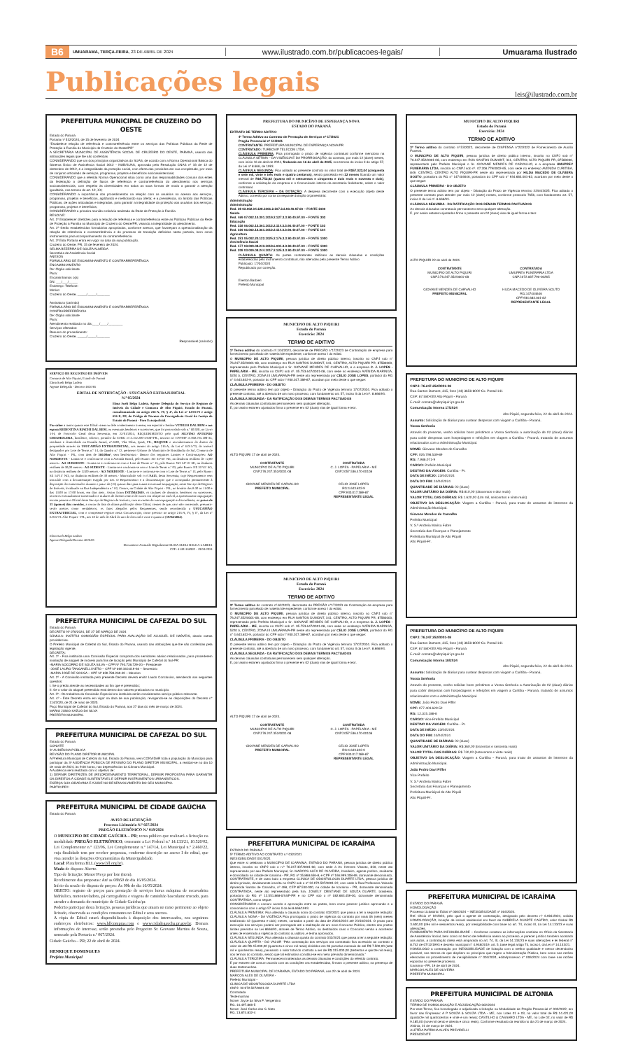B6
UMUARAMA, TERÇA-FEIRA, 23 DE ABRIL DE 2024
www.ilustrado.com.br/publicacoes-legais/
Umuarama Ilustrado
Publicações legais
leis@ilustrado.com.br
PREFEITURA MUNICIPAL DE CRUZEIRO DO OESTE
Estado do Paraná
Portaria nº 532/2024, de 15 de fevereiro de 2024
“Estabelece relação de referência e contrarreferência entre os serviços das Políticas Públicas da Rede de Proteção à Família do Município de Cruzeiro do Oeste/PR”
A SECRETÁRIA MUNICIPAL DE ASSISTÊNCIA SOCIAL DE CRUZEIRO DO OESTE, PARANÁ, usando das atribuições legais que lhe são conferidas
CONSIDERANDO que um dos princípios organizativos do SUAS, de acordo com a Norma Operacional Básica do Sistema Único de Assistência Social 2012 - NOB/SUAS, aprovada pela Resolução CNAS nº 33 de 12 de dezembro de 2012, é a integralidade da proteção social, com oferta das provisões em sua completude, por meio de conjunto articulado de serviços, programas, projetos e benefícios socioassistenciais;
CONSIDERANDO que a referida Norma Operacional situa como uma das responsabilidades comuns dos entes da federação a definição de fluxos de referência e contrarreferência do atendimento nos serviços socioassistenciais, com respeito às diversidades em todas as suas formas de modo a garantir a atenção igualitária, nos termos do art. 12, XX;
CONSIDERANDO a importância dos procedimentos na relação com os usuários no acesso aos serviços, programas, projetos e benefícios, agilizando e melhorando sua oferta; e a prevalência, no âmbito das Políticas Públicas, de ações articuladas e integradas, para garantir a integralidade da proteção aos usuários dos serviços, programas, projetos e benefícios;
CONSIDERANDO a primeira reunião ordinária realizada da Rede de Proteção à Família
RESOLVE:
Art. 1º Estabelecer diretrizes para a relação de referência e contrarreferência entre as Políticas Públicas da Rede de Proteção à Família no Município de Cruzeiro do Oeste/PR, visando a integralidade do atendimento.
Art. 2º Serão estabelecidos formulários apropriados, conforme anexos, que favoreçam a operacionalização da relação de referência e contrarreferência e do processo de transição definidos nesta portaria, bem como instrumentos para acompanhamento da contrarreferência.
Art. 3º Esta Portaria entra em vigor na data da sua publicação.
Cruzeiro do Oeste, PR, 15 de fevereiro de 2024.
SELMA BEZERRA DE SOUZA ALMEIDA
Secretária de Assistência Social
ANEXOS
FORMULÁRIO DE ENCAMINHAMENTO E CONTRARREFERÊNCIA
ENCAMINHAMENTO
De: Órgão solicitante
Para:
Encaminhamos o(a)
DN: ___/___/_____
Endereço: Telefone:
Motivo:
Cruzeiro do Oeste, _____/_____/_______
Assinatura (carimbo)
FORMULÁRIO DE ENCAMINHAMENTO E CONTRARREFERÊNCIA
CONTRARREFERÊNCIA
De: Órgão solicitante
Para:
Atendimento realizado no dia:____/____/________
Serviços ofertados:
Resumo do procedimento:
Cruzeiro do Oeste, _____/_____/_______
Responsável (carimbo)
SERVIÇO DE REGISTRO DE IMÓVEIS
Comarca de Alto Piquiri, Estado do Paraná
Elma Sueli Belga Ladeia
Agente Delegada - Decreto 4826/85
EDITAL DE NOTIFICAÇÃO - USUCAPIÃO EXTRAJUDICIAL
N.º 05/2024
Elma Sueli Belga Ladeia, Agente Delegada do Serviço de Registro de Imóveis da Cidade e Comarca de Alto Piquiri, Estado do Paraná, consubstanciado no artigo 216-A, IV, § 4º, da Lei nº 6.015/73 e artigo 656-E, III, do Código de Normas da Corregedoria Geral da Justiça do Estado do Paraná - Foro Extrajudicial.
Faz saber a tantos quanto este Edital virem ou dele conhecimento tiverem, em especial o Senhor VITELIO DAL BEM e sua esposa REDENTINA BIACHI DAL BEM, ou eventuais herdeiros e sucessores, que foi protocolado sob n.º 60.920, no Livro 1-H, de Protocolo Geral desta Serventia, em 22/01/2024, REQUERIMENTO pelo qual SILVINO ANTONIO CHIAMOLERA, brasileiro, solteiro, portador da CI/RG n°.3.152.200-5/SSP/PR., inscrito no CPF/MF nº.058.725.109-34, residente e domiciliado na Estrada Jacaré, n°.3602, Vila Nilza, Iporã, PR., REQUER o reconhecimento do direito de propriedade através da USUCAPIÃO EXTRAJUDICIAL, nos termos do artigo 216-A, da Lei nº 6.015/73, do imóvel designados por Lote de Terras n.º 14, da Quadra n.º 12, perímetro Urbano do Município de Brasilândia do Sul, Comarca de Alto Piquiri - PR., com área de 360,00m², sem benfeitorias.- Dentro dos seguintes Limites e Confrontações: AO NOROESTE - Limita-se e confronta-se com a Avenida Brasil, pelo Rumo: SO 35°45' NE, na distância retilínea de 12,00 metros.- AO SUDOESTE - Limita-se e confronta-se com o Lote de Terras n.º 15, pelo Rumo: NO 54°15' SE, na distância retilínea de 30,00 metros.- AO SUDESTE - Limita-se e confronta-se com o Lote de Terras n.º 03, pelo Rumo: NE 35°45' SO, na distância retilínea de 12,00 metros.- AO NORDESTE - Limita-se e confronta-se com o Lote de Terras n.º 13, pelo Rumo: SE 54°15' NO, na distância retilínea de 30 metros.- Matriculado sob o n°.9.615, desta Serventia, cujo Requerimento vem instruído com a documentação exigida por Lei. O Requerimento e a documentação que o acompanha permanecerão à disposição dos interessados durante o prazo de (15) quinze dias para exame e eventual impugnação, neste Serviço de Registro de Imóveis, localizado na Rua Independência n.º 82, Centro, na Cidade de Alto Piquiri - PR., no horário das 8:30 as 11:00 e das 13:00 as 17:00 horas, em dias úteis. Assim ficam INTIMADOS, os titulares de domínio, herdeiros ou sucessores, terceiros eventualmente interessados e titulares de direitos reais e de outros em relação ao imóvel, a apresentarem impugnação escrita perante o Oficial deste Serviço de Registro de Imóveis, com as razões de sua impugnação e discordância, no prazo de 15 (quinze) dias corridos, a contar da data da última publicação deste Edital, cientes de que, caso não contestado, presumir-se-ão aceitos como verdadeiros, os fatos alegados pelos Requerentes, sendo reconhecida a USUCAPIÃO EXTRAJUDICIAL, com o competente registro nesta Circunscrição, como previsto no artigo 216-A, IV, § 6º, da Lei nº 6.015/73. Alto Piquiri - PR., aos 18 do mês de Abril do ano de dois mil e vinte e quatorze (19/04/2024).
Elma Sueli Belga Ladeia
Agente Delegada/Decreto 4826/85
Documento Assinado Digitalmente ELMA SUELI BELGA LADEIA
CPF: 41401166920 - 19/04/2024
PREFEITURA MUNICIPAL DE CAFEZAL DO SUL
Estado do Paraná
DECRETO Nº 076/2024, DE 27 DE MARÇO DE 2024
SÚMULA: INSTITUI COMISSÃO ESPECIAL PARA AVALIAÇÃO DE ALUGUEL DE IMÓVEIS, dando outras providências.
O Prefeito Municipal de Cafezal do Sul, Estado do Paraná, usando das atribuições que lhe são conferidas pela legislação vigente,
DECRETA:
Art. 1º - Fica instituída uma Comissão Especial composta dos servidores abaixo relacionados, para procederem avaliação de aluguel de imóveis para fins de locação pelo Município de Cafezal do Sul-PR:
-MARIA SOCORRO DE SOUZA SILVA – CPF Nº 793.728.729-20 – Presidente
-JOSÉ LAURO TANGANELLI NETO – CPF Nº 069.340.019-66 – Secretário
-MARIA JOSÉ DE SOUSA – CPF Nº 639.783.269-49 – Membro
Art. 2º - A Comissão instituída pelo presente Decreto deverá emitir Laudo Conclusivo, atendendo aos seguintes quesitos:
I. Se o prédio atende as necessidades ao fim que é pretendido;
II. Se o valor do aluguel pretendido está dentro dos valores praticados no município.
Art. 3º - Os trabalhos da Comissão Especial ora instituída serão considerados serviço público relevante.
Art. 4º - Este Decreto entra em vigor na data de sua publicação, revogando-se as disposições do Decreto n° 114/2020, de 21 de maio de 2020.
Paço Municipal de Cafezal do Sul, Estado do Paraná, aos 27 dias do mês de março de 2024.
MARIO JUNIO KAZUO DA SILVA
PREFEITO MUNICIPAL
PREFEITURA MUNICIPAL DE CAFEZAL DO SUL
Estado do Paraná
CONVITE
3ª AUDIÊNCIA PÚBLICA
REVISÃO DO PLANO DIRETOR MUNICIPAL
A Prefeitura Municipal de Cafezal do Sul, Estado do Paraná, vem CONVIDAR toda a população do Município para participar da 3ª AUDIÊNCIA PÚBLICA DE REVISÃO DO PLANO DIRETOR MUNICIPAL, a realizar-se no dia 10 de maio de 2024, às 9:00 horas, nas dependências da Câmara Municipal.
A Audiência será realizada com o objetivo de:
1) DEFINIR DIRETRIZES DE (RE)ORDENAMENTO TERRITORIAL, DEFINIR PROPOSTAS PARA GARANTIR OS DIREITOS À CIDADE SUSTENTÁVEL E DEFINIR INSTRUMENTOS URBANÍSTICOS.
EXERÇA SUA CIDADANIA E AJUDE NO DESENVOLVIMENTO DO SEU MUNICÍPIO.
PARTICIPE!!!
PREFEITURA MUNICIPAL DE CIDADE GAÚCHA
Estado do Paraná
AVISO DE LICITAÇÃO
Processo Licitatório N.º 027/2024
PREGÃO ELETRÔNICO N.º 019/2024
O MUNICIPIO DE CIDADE GAÚCHA – PR; torna público que realizará a licitação na modalidade PREGÃO ELETRÔNICO, consoante a Lei Federal n.º 14.133/21, 10.520/02, Lei Complementar n.º 123/06, Lei Complementar n.º 147/14, Lei Municipal n.º 2.460/22, cuja finalidade tem por receber propostas, conforme descrição no anexo I do edital, que visa atender às dotações Orçamentárias da Municipalidade.
Local: Plataforma BLL (www.bll.org.br).
Modo de disputa: Aberto.
Tipo de licitação: Menor Preço por lote (item).
Recebimento das propostas: Até as 08h50 do dia 16/05/2024.
Início da sessão de disputa de preços: Às 09h do dia 16/05/2024.
OBJETO: registro de preços para prestação de serviços horas máquina de escavadeira hidráulica, motoniveladora, pá carregadeira e viagens de caminhão basculante trucado, para atender a demanda do município de Cidade Gaúcha/pr.
Poderão participar desta licitação, pessoas jurídicas que atuam no ramo pertinente ao objeto licitado, observada as condições constantes no Edital e seus anexos.
A cópia do Edital estará disponibilizada à disposição dos interessados, nos seguintes endereços eletrônicos: www.bllcompras.com e www.cidadegaucha.pr.gov.br. Demais informações de interesse, serão prestadas pelo Pregoeiro Sr. Geovane Martins de Souza, nomeado pela Portaria n.º 067/2024.
Cidade Gaúcha – PR; 22 de abril de 2024.
HENRIQUE DOMINGUES
Prefeita Municipal
PREFEITURA DO MUNICÍPIO DE ESPERANÇA NOVA
ESTADO DO PARANÁ
EXTRATO DE TERMO ADITIVO
4º Termo Aditivo ao Contrato de Prestação de Serviços nº 17/2021
Pregão Presencial nº 14/2021
CONTRATANTE: PREFEITURA MUNICIPAL DE ESPERANÇA NOVA/PR
CONTRATADO: TURBOVIP TELECOM LTDA.
CLÁUSULA PRIMEIRA: Fica prorrogado o prazo de vigência contratual conforme menciona na CLÁUSULA SÉTIMA – DA VIGÊNCIA E DA PRORROGAÇÃO, do contrato, por mais 12 (doze) meses, com início 16 de abril de 2024, findando em 16 de abril de 2025, nos termos do inciso II do artigo 57, da Lei nº 8.666, de 1993.
CLÁUSULA SEGUNDA: Fica aditado ao presente contrato no valor total de R$57.023,04 (cinquenta e sete mil, vinte e três reais e quatro centavos), sendo parcelado em 12 meses ficando um valor mensal de R$4.752,92 (quatro mil e setecentos e cinquenta e dois reais e noventa e dois), conforme a solicitação da empresa e o Comunicado interno da secretaria Solicitante, sobre o valor contratual.
CLÁUSULA TERCEIRA – DA DOTAÇÃO: A despesa decorrente com a execução objeto deste Aditivo, correrão por conta da seguinte dotação orçamentária:
Administração
Administração
Red. 39 03.002.04.128.1006.2.107.3.3.90.40.97.00 – FONTE 1000
Saúde
Red. 469 07.002.10.301.1019.2.127.3.3.90.40.97.00 – FONTE 303
Educação
Red. 318 06.002.12.361.1012.2.114.3.3.90.40.97.00 – FONTE 103
Red. 319 06.002.12.361.1012.2.114.3.3.90.40.97.00 – FONTE 104
Agricultura
Red. 251 05.002.20.122.1025.2.176.3.3.90.40.97.00 – FONTE 1000
Assistência Social
Red. 177 03.009.08.243.1018.6.001.3.3.90.40.97.00 – FONTE 1000
Red. 208 03.009.08.244.1017.2.125.3.3.90.40.97.00 – FONTE 1000
CLÁUSULA QUARTA: As partes contratantes ratificam as demais cláusulas e condições estabelecidas pelo instrumento contratual, não alteradas pelo presente Termo Aditivo
Publicado: 17/04/2024
Republicado por correção.
Everton Barbieri
Prefeito Municipal
MUNICIPIO DE ALTO PIQUIRI
Estado do Paraná
Exercício: 2024
TERMO DE ADITIVO
1º Termo aditivo do contrato nº.104/2023, decorrente de PREGÃO n°17/2023 de Contratação de empresa para fornecimento parcelado de material de expediente, conforme anexo I do edital.
O MUNICIPIO DE ALTO PIQUIRI, pessoa jurídica de direito público interno, inscrito no CNPJ sob n° 76.247.352/0001-08, com endereço em RUA SANTOS DUMONT, 341, CENTRO, ALTO PIQUIRI PR, 87580000, representado pelo Prefeito Municipal o Sr. GIOVANE MENDES DE CARVALHO, e a empresa C. J. LOPES - PAPELARIA - ME, inscrita no CNPJ sob nº. 05.753.647/0001-08, com sede no endereço AVENIDA MARINGÁ, 5220 b, CENTRO, ZONA III UMUARAMA-PR neste ato representada por CELIO JOSE LOPES, portador do RG n° 4.643.832-9, portador do CPF sob n° 930.017.389-87, acordam por meio deste o que segue:
CLÁUSULA PRIMEIRA - DO OBJETO
O presente termo aditivo tem por objeto - Dilatação do Prazo de Vigência término 17/07/2024. Fica aditado o presente contrato, até a abertura de um novo processo, com fundamento art. 57, inciso II da Lei nº. 8.666/93.
CLÁUSULA SEGUNDA - DA RATIFICAÇÃO DOS DEMAIS TERMOS PACTUADOS
As demais cláusulas contratuais permanecem sem qualquer alteração.
E, por assim estarem ajustados firma o presente em 02 (duas) vias de igual forma e teor.
ALTO PIQUIRI 17 de abril de 2024.
CONTRATANTE
MUNICIPIO DE ALTO PIQUIRI
CNPJ:76.247.352/0001-08
GIOVANE MENDES DE CARVALHO
PREFEITO MUNICIPAL
CONTRATADA
C. J. LOPES - PAPELARIA - ME
CNPJ:057.536.470-00108
CELIO JOSE LOPES
RG:4.643.832-9
CPF:930.017.389-87
REPRESENTANTE LEGAL
MUNICIPIO DE ALTO PIQUIRI
Estado do Paraná
Exercício: 2024
TERMO DE ADITIVO
3º Termo aditivo do contrato nº.62/2023, decorrente de PREGÃO n°17/2023 de Contratação de empresa para fornecimento parcelado de material de expediente, conforme anexo I do edital.
O MUNICIPIO DE ALTO PIQUIRI, pessoa jurídica de direito público interno, inscrito no CNPJ sob n° 76.247.352/0001-08, com endereço em RUA SANTOS DUMONT, 341, CENTRO, ALTO PIQUIRI PR, 87580000, representado pelo Prefeito Municipal o Sr. GIOVANE MENDES DE CARVALHO, e a empresa C. J. LOPES - PAPELARIA - ME, inscrita no CNPJ sob nº. 05.753.647/0001-08, com sede no endereço AVENIDA MARINGÁ, 5220 b, CENTRO, ZONA III UMUARAMA-PR neste ato representada por CELIO JOSE LOPES, portador do RG n° 4.643.832-9, portador do CPF sob n° 930.017.389-87, acordam por meio deste o que segue:
CLÁUSULA PRIMEIRA - DO OBJETO
O presente termo aditivo tem por objeto - Dilatação do Prazo de Vigência término 17/07/2024. Fica aditado o presente contrato, até a abertura de um novo processo, com fundamento art. 57, inciso II da Lei nº. 8.666/93.
CLÁUSULA SEGUNDA - DA RATIFICAÇÃO DOS DEMAIS TERMOS PACTUADOS
As demais cláusulas contratuais permanecem sem qualquer alteração.
E, por assim estarem ajustados firma o presente em 02 (duas) vias de igual forma e teor.
ALTO PIQUIRI 17 de abril de 2024.
CONTRATANTE
MUNICIPIO DE ALTO PIQUIRI
CNPJ:76.247.352/0001-08
GIOVANE MENDES DE CARVALHO
PREFEITO MUNICIPAL
CONTRATADA
C. J. LOPES - PAPELARIA - ME
CNPJ:057.536.470-00108
CELIO JOSE LOPES
RG:4.643.832-9
CPF:930.017.389-87
REPRESENTANTE LEGAL
PREFEITURA MUNICIPAL DE ICARAÍMA
ESTADO DO PARANÁ
5º TERMO ADITIVO AO CONTRATO n.º 032/2021
INEXIGIBILIDADE 001/2021
Que entre si celebram o MUNICÍPIO DE ICARAÍMA, ESTADO DO PARANÁ, pessoa jurídica de direito público interno, inscrita no CNPJ sob o n.º 76.247.337/0001-60, com sede à Av. Hermes Vissoto, 810, neste ato representado por seu Prefeito Municipal, Sr. MARCOS ALEX DE OLIVEIRA, brasileiro, agente político, residente e domiciliado na cidade de Icaraíma - PR, RG nº 35.868.656-8, e CPF nº 166.999.308-69, doravante denominado, CONTRATANTE, e de outro lado a empresa CLINICA DE ODONTOLOGIA DUARTE LTDA, pessoa jurídica de direito privado, devidamente inscrita no CNPJ sob o nº 32.972.597/0001-22, com sede à Rua Professora Yolanda Aparecida Santos de Carvalho, nº 498, CEP 87.530-000, na cidade de Icaraíma - PR, doravante denominada CONTRATADA, neste ato representado pela Sra. JOSIELY CRISTIANE DE SOUZA DUARTE, brasileira, portadora do RG nº 12.551.868-0/SSP-PR e no CPF sob o nº 082.683.459-00, doravante denominada CONTRATADA, como segue:
CONSIDERANDO o comum acordo e aprovação entre as partes, bem como parecer jurídico aprovando e a consonância com o artigo 57 inciso II da lei 8.666/1993.
CLÁUSULA PRIMEIRA: Fica alterada a clausula nona do contrato 032/2021 que passa a ter a seguinte redação: CLÁUSULA NONA - DA VIGÊNCIA Fica prorrogado o prazo de vigência do contrato por mais 06 (seis) meses totalizando 42 (quarenta e dois) meses, contados a partir da data de 23/04/2024 até 23/10/2024. O prazo para execução dos serviços poderá ser prorrogado até a realização de um novo Concurso Público, dentro dos prazos limites previstos na Lei 8666/93, através de Termo Aditivo, ou destituídos caso o Concurso venha a acontecer antes de encerrada a vigência do contrato ou aditivo, e tenha aprovados.
CLÁUSULA SEGUNDA: Fica alterada a cláusula quarta do contrato 032/2021 que passa a ter a seguinte redação: CLÁUSULA QUARTA - DO VALOR “Pela contratação dos serviços ora contratado fica acrescido ao contrato o valor de até R$ 45.000,00 (quarenta e cinco mil reais) divididos em 06 parcelas mensais de até R$ 7.500,00 (sete mil e quinhentos reais), passando o valor total do contrato a ser de R$ 315.000,00 (trezentos e quinze mil reais), nos termos do contrato, sendo que tal estimativa constitui-se em mera previsão dimensionada.”
CLÁUSULA TERCEIRA: Permanecem inalteradas as demais cláusulas e condições do referido contrato.
E por estarem de comum acordo com as condições ora estabelecidas, firmam o presente aditivo, na presença de duas testemunhas.
PREFEITURA MUNICIPAL DE ICARAÍMA, ESTADO DO PARANÁ, aos 22 de abril de 2024.
MARCOS ALEX DE OLIVEIRA -
Prefeito Municipal -
CLINICA DE ODONTOLOGIA DUARTE LTDA
CNPJ: 32.972.597/0001-22
Contratada
Testemunhas
Nome: Joyce da Silva F. Vergentino
RG. 10.497.866-5
Nome: José Carlos dos S. Neto
RG. 13.874.832-4
MUNICIPIO DE ALTO PIQUIRI
Estado do Paraná
Exercício: 2024
TERMO DE ADITIVO
3º Termo aditivo do contrato nº.53/2022, decorrente de DISPENSA n°22/2022 de Fornecimento de Auxílio Funeral.
O MUNICIPIO DE ALTO PIQUIRI, pessoa jurídica de direito público interno, inscrito no CNPJ sob n° 76.247.352/0001-08, com endereço em RUA SANTOS DUMONT, 341, CENTRO, ALTO PIQUIRI PR, 87580000, representado pelo Prefeito Municipal o Sr. GIOVANE MENDES DE CARVALHO, e a empresa UMUPREV FUNERÁRIA LTDA, inscrita no CNPJ sob nº. 07.208.779/0002-65, com sede no endereço AVENIDA CURITIBA, 849, CENTRO, CENTRO ALTO PIQUIRI-PR neste ato representada por HILDA MACEDO DE OLIVEIRA SOUTO, portadora do RG n° 147404646, portadora do CPF sob n° 934.683.001-82, acordam por meio deste o que segue:
CLÁUSULA PRIMEIRA - DO OBJETO
O presente termo aditivo tem por objeto - Dilatação do Prazo de Vigência término 22/04/2025. Fica aditado o presente contrato para atender por mais 12 (doze) meses, conforme protocolo 7656, com fundamento art. 57, inciso II da Lei nº. 8.666/93.
CLÁUSULA SEGUNDA - DA RATIFICAÇÃO DOS DEMAIS TERMOS PACTUADOS
As demais cláusulas contratuais permanecem sem qualquer alteração.
E, por assim estarem ajustados firma o presente em 02 (duas) vias de igual forma e teor.
ALTO PIQUIRI 22 de abril de 2024.
CONTRATANTE
MUNICIPIO DE ALTO PIQUIRI
CNPJ:76.247.352/0001-08
GIOVANE MENDES DE CARVALHO
PREFEITO MUNICIPAL
CONTRATADA
UMUPREV FUNERÁRIA LTDA
CNPJ:072.087.790-00265
HILDA MACEDO DE OLIVEIRA SOUTO
RG:147404646
CPF:934.683.001-82
REPRESENTANTE LEGAL
PREFEITURA DO MUNICÍPIO DE ALTO PIQUIRI
CNPJ: 76.247.352/0001-08
Rua Santos Dumont, 315, fone (44) 3656-8000 Cx. Postal 141
CEP: 87.580-000 Alto Piquiri - Paraná
E-mail: contato@altopiquiri.pr.gov.br
Comunicação Interna 17/2024
Alto Piquiri, segunda-feira, 22 de abril de 2024.
Assunto: Solicitação de diárias para custear despesas com viagem a Curitiba - Paraná.
Vossa Senhoria
Através do presente, venho solicitar bons préstimos a Vossa Senhoria a autorização de 02 (duas) diárias para cobrir despesas com hospedagem e refeições em viagem a Curitiba - Paraná, tratando de assuntos relacionados com a Administração Municipal.
NOME: Giovane Mendes de Carvalho
CPF: 026.798.539-89
RG: 7.986.071-9
CARGO: Prefeito Municipal
DESTINO DA VIAGEM: Curitiba - Pr.
DATA DE INÍCIO: 23/04/2024
DATA DO FIM: 24/04/2024
QUANTIDADE DE DIÁRIAS: 02 (duas)
VALOR UNITÁRIO DA DIÁRIA: R$ 810,00 (oitocentos e dez reais)
VALOR TOTAL DAS DIÁRIAS: R$ 1.620,00 (Um mil, seiscentos e vinte reais)
OBJETIVO DA DESLOCAÇÃO: Viagem a Curitiba - Paraná, para tratar de assuntos de interesse da Administração Municipal.
Giovane Mendes de Carvalho
Prefeito Municipal
V. S.ª Andreia Marisa Fabre
Secretária das Finanças e Planejamento
Prefeitura Municipal de Alto Piquiri
Alto Piquiri-Pr.
PREFEITURA DO MUNICÍPIO DE ALTO PIQUIRI
CNPJ: 76.247.352/0001-08
Rua Santos Dumont, 315, fone (44) 3656-8000 Cx. Postal 141
CEP: 87.580-000 Alto Piquiri - Paraná
E-mail: contato@altopiquiri.pr.gov.br
Comunicação Interna 18/2024
Alto Piquiri, segunda-feira, 22 de abril de 2024.
Assunto: Solicitação de diárias para custear despesas com viagem a Curitiba - Paraná.
Vossa Senhoria
Através do presente, venho solicitar bons préstimos a Vossa Senhoria a Autorização de 02 (duas) diárias para cobrir despesas com hospedagens e refeições em viagem a Curitiba - Paraná, tratando de assuntos relacionados com a Administração Municipal.
NOME: João Pedro Davi Piffer
CPF: 077.404.629-50
RG: 12.315.186-6
CARGO: Vice-Prefeito Municipal
DESTINO DA VIAGEM: Curitiba - Pr.
DATA DE INÍCIO: 23/04/2024
DATA DO FIM: 24/04/2024
QUANTIDADE DE DIÁRIAS: 02 (duas)
VALOR UNITÁRIO DA DIÁRIA: R$ 360,00 (trezentos e sessenta reais)
VALOR TOTAL DAS DIÁRIAS: R$ 720,00 (setecentos e vinte reais)
OBJETIVO DA DESLOCAÇÃO: Viagem a Curitiba - Paraná, para tratar de assuntos de interesse da Administração Municipal.
João Pedro Davi Piffer
Vice Prefeito
V. S.ª Andreia Marisa Fabre
Secretária das Finanças e Planejamento
Prefeitura Municipal de Alto Piquiri
Alto Piquiri-Pr.
PREFEITURA MUNICIPAL DE ICARAÍMA
ESTADO DO PARANÁ
HOMOLOGAÇÃO
Processo Licitatório/ Edital nº 006/2024 – INEXIGIBILIDADE nº 004/2024.
Ref. Ofício nº 19/2024, pelo qual o agente de contratação, designado pelo decreto n° 6.981/2024, solicita HOMOLOGAÇÃO, locação de imóvel residencial em favor de GABRIELA DUARTE CASTRO, valor Global R$ 3.600,00 (três mil e seiscentos reais), por inexigibilidade com base no art. 74, inciso III, da Lei 14.133/23 e suas alterações.
FUNDAMENTO PARA INEXIGIBILIDADE – Conforme constam as informações contidas no Ofício da Secretaria de Assistência Social, bem como no termo de referência anexo ao processo, e parecer jurídico também acostado aos autos, a contratação direta está amparada no art. 74, III, da Lei 14.133/23 e suas alterações e lei federal n° 8.742 de 07/12/1993 e decreto municipal n° 4.948/2019, art. 5, base legal artigo 74, inciso I, da Lei nº 14.133/21.
HOMOLOGO a contratação por INEXIGIBILIDADE de licitação com a melhor qualidade e menor desembolso possível, nos termos do que dispõem os princípios que regem a Administração Pública, bem como nas razões elencadas no procedimento de inexigibilidade n° 004/2024, edital/processo n° 006/2024 com base nas razões expostas no presente processo.
Icaraíma - PR, 19 de abril de 2024.
MARCOS ALEX DE OLIVEIRA
PREFEITO MUNICIPAL
PREFEITURA MUNICIPAL DE ALTONIA
ESTADO DO PARANÁ
TERMO DE HOMOLOGAÇÃO E ADJUDICAÇÃO 002/2024
Por este Termo, fica homologada e adjudicada a licitação na Modalidade de Pregão Presencial nº 002/2022, em favor das Empresas: A P SOUZA & SOUZA LTDA - ME, nos Lotes 01 e 03, no valor total de R$ 14.421,00 (quatorze mil quatrocentos e vinte e um reais); CASTILHO & CASSARO LTDA - ME, no Lote 02, no valor de R$ 9.185,00 (nove mil cento e oitenta e cinco reais). Conforme resultado da reunião no dia 21 de março de 2024.
Altônia, 21 de março de 2024.
ALETÉIA PATRICIA ALVES PREVIDELLI
PRESIDENTE